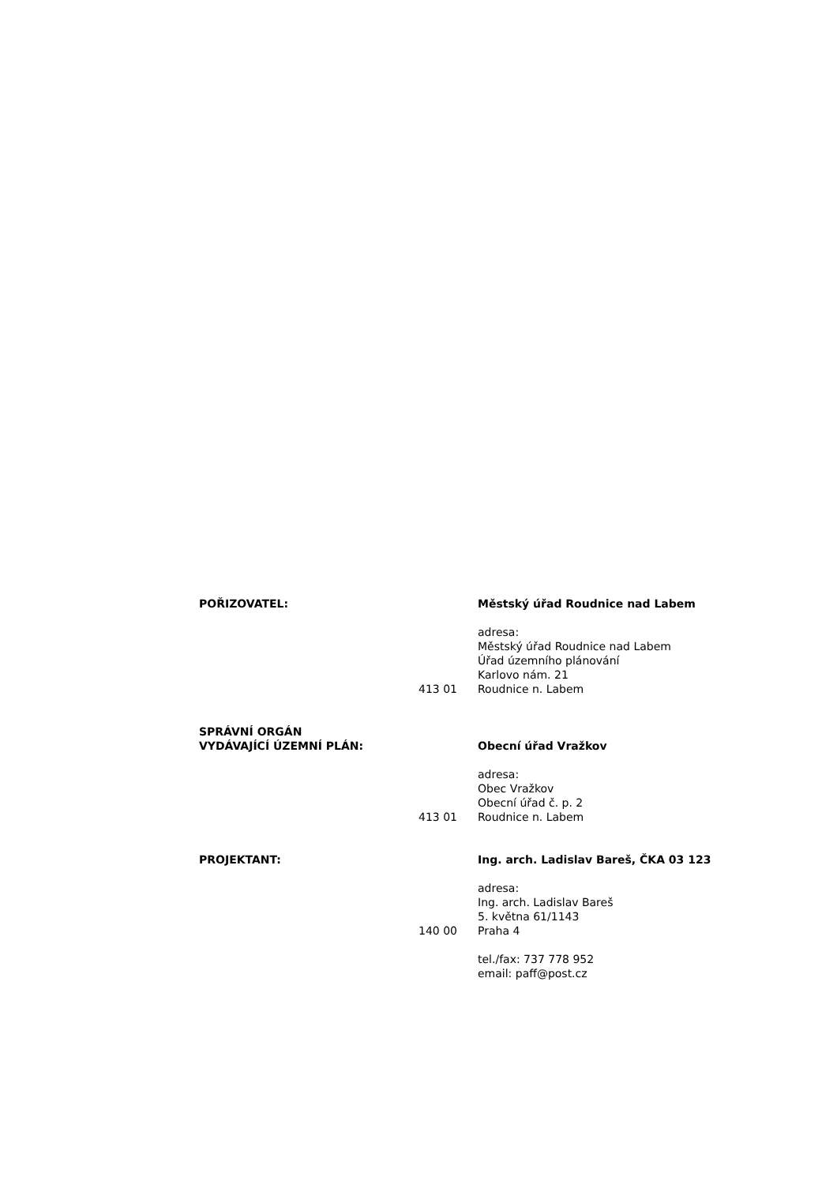POŘIZOVATEL: Městský úřad Roudnice nad Labem
adresa:
Městský úřad Roudnice nad Labem
Úřad územního plánování
Karlovo nám. 21
413 01 Roudnice n. Labem
SPRÁVNÍ ORGÁN
VYDÁVAJÍCÍ ÚZEMNÍ PLÁN:
Obecní úřad Vražkov
adresa:
Obec Vražkov
Obecní úřad č. p. 2
413 01 Roudnice n. Labem
PROJEKTANT: Ing. arch. Ladislav Bareš, ČKA 03 123
adresa:
Ing. arch. Ladislav Bareš
5. května 61/1143
140 00 Praha 4
tel./fax: 737 778 952
email: paff@post.cz